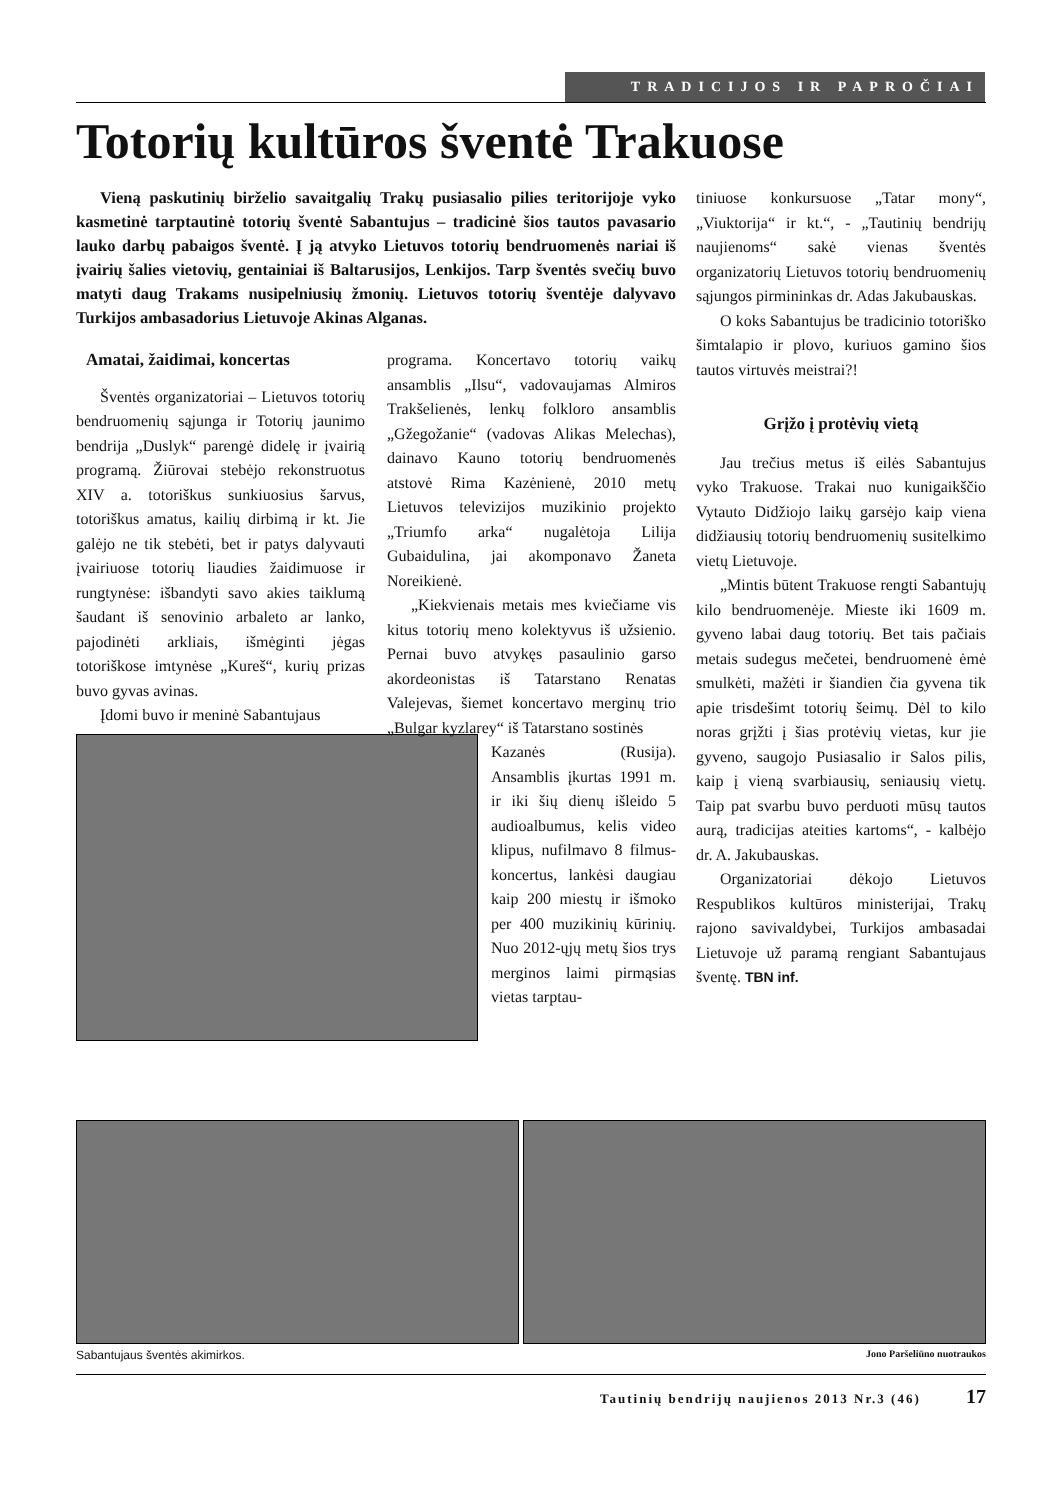TRADICIJOS IR PAPROČIAI
Totorių kultūros šventė Trakuose
Vieną paskutinių birželio savaitgalių Trakų pusiasalio pilies teritorijoje vyko kasmetinė tarptautinė totorių šventė Sabantujus – tradicinė šios tautos pavasario lauko darbų pabaigos šventė. Į ją atvyko Lietuvos totorių bendruomenės nariai iš įvairių šalies vietovių, gentainiai iš Baltarusijos, Lenkijos. Tarp šventės svečių buvo matyti daug Trakams nusipelniusių žmonių. Lietuvos totorių šventėje dalyvavo Turkijos ambasadorius Lietuvoje Akinas Alganas.
Amatai, žaidimai, koncertas
Šventės organizatoriai – Lietuvos totorių bendruomenių sąjunga ir Totorių jaunimo bendrija „Duslyk“ parengė didelę ir įvairią programą. Žiūrovai stebėjo rekonstruotus XIV a. totoriškus sunkiuosius šarvus, totoriškus amatus, kailių dirbimą ir kt. Jie galėjo ne tik stebėti, bet ir patys dalyvauti įvairiuose totorių liaudies žaidimuose ir rungtynėse: išbandyti savo akies taiklumą šaudant iš senovinio arbaleto ar lanko, pajodinėti arkliais, išmėginti jėgas totoriškose imtynėse „Kureš“, kurių prizas buvo gyvas avinas.
Įdomi buvo ir meninė Sabantujaus
programa. Koncertavo totorių vaikų ansamblis „Ilsu“, vadovaujamas Almiros Trakšelienės, lenkų folkloro ansamblis „Gžegožanie“ (vadovas Alikas Melechas), dainavo Kauno totorių bendruomenės atstovė Rima Kazėnienė, 2010 metų Lietuvos televizijos muzikinio projekto „Triumfo arka“ nugalėtoja Lilija Gubaidulina, jai akomponavo Žaneta Noreikienė.
„Kiekvienais metais mes kviečiame vis kitus totorių meno kolektyvus iš užsienio. Pernai buvo atvykęs pasaulinio garso akordeonistas iš Tatarstano Renatas Valejevas, šiemet koncertavo merginų trio „Bulgar kyzlarey“ iš Tatarstano sostinės
Kazanės (Rusija). Ansamblis įkurtas 1991 m. ir iki šių dienų išleido 5 audioalbumus, kelis video klipus, nufilmavo 8 filmus-koncertus, lankėsi daugiau kaip 200 miestų ir išmoko per 400 muzikinių kūrinių. Nuo 2012-ųjų metų šios trys merginos laimi pirmąsias vietas tarptau-
tiniuose konkursuose „Tatar mony“, „Viuktorija“ ir kt.“, - „Tautinių bendrijų naujienoms“ sakė vienas šventės organizatorių Lietuvos totorių bendruomenių sąjungos pirmininkas dr. Adas Jakubauskas.
O koks Sabantujus be tradicinio totoriško šimtalapio ir plovo, kuriuos gamino šios tautos virtuvės meistrai?!
Grįžo į protėvių vietą
Jau trečius metus iš eilės Sabantujus vyko Trakuose. Trakai nuo kunigaikščio Vytauto Didžiojo laikų garsėjo kaip viena didžiausių totorių bendruomenių susitelkimo vietų Lietuvoje.
„Mintis būtent Trakuose rengti Sabantujų kilo bendruomenėje. Mieste iki 1609 m. gyveno labai daug totorių. Bet tais pačiais metais sudegus mečetei, bendruomenė ėmė smulkėti, mažėti ir šiandien čia gyvena tik apie trisdešimt totorių šeimų. Dėl to kilo noras grįžti į šias protėvių vietas, kur jie gyveno, saugojo Pusiasalio ir Salos pilis, kaip į vieną svarbiausių, seniausių vietų. Taip pat svarbu buvo perduoti mūsų tautos aurą, tradicijas ateities kartoms“, - kalbėjo dr. A. Jakubauskas.
Organizatoriai dėkojo Lietuvos Respublikos kultūros ministerijai, Trakų rajono savivaldybei, Turkijos ambasadai Lietuvoje už paramą rengiant Sabantujaus šventę. TBN inf.
Sabantujaus šventės akimirkos. Jono Paršeliūno nuotraukos
Tautinių bendrijų naujienos 2013 Nr.3 (46) 17